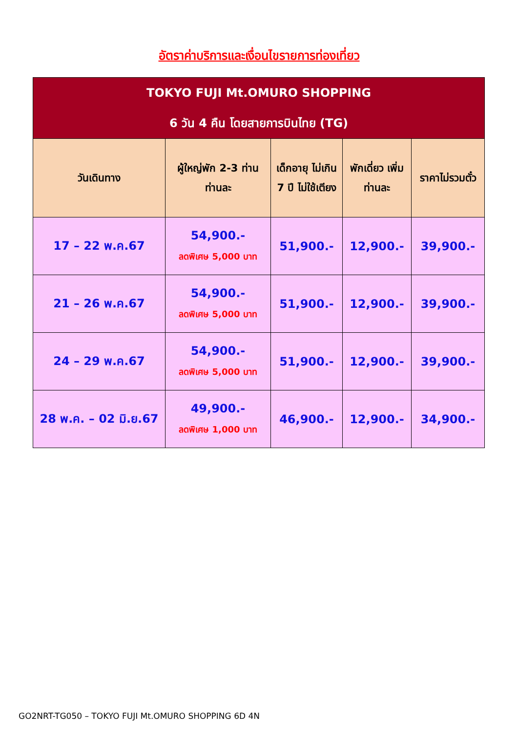อัตราค่าบริการและเงื่อนไขรายการท่องเที่ยว
| TOKYO FUJI Mt.OMURO SHOPPING 6 วัน 4 คืน โดยสายการบินไทย (TG) | | | | |
| วันเดินทาง | ผู้ใหญ่พัก 2-3 ท่าน ท่านละ | เด็กอายุ ไม่เกิน 7 ปี ไม่ใช้เตียง | พักเดี่ยว เพิ่มท่านละ | ราคาไม่รวมตั๋ว |
| 17 – 22 พ.ค.67 | 54,900.- ลดพิเศษ 5,000 บาท | 51,900.- | 12,900.- | 39,900.- |
| 21 – 26 พ.ค.67 | 54,900.- ลดพิเศษ 5,000 บาท | 51,900.- | 12,900.- | 39,900.- |
| 24 – 29 พ.ค.67 | 54,900.- ลดพิเศษ 5,000 บาท | 51,900.- | 12,900.- | 39,900.- |
| 28 พ.ค. – 02 มิ.ย.67 | 49,900.- ลดพิเศษ 1,000 บาท | 46,900.- | 12,900.- | 34,900.- |
GO2NRT-TG050 – TOKYO FUJI Mt.OMURO SHOPPING 6D 4N